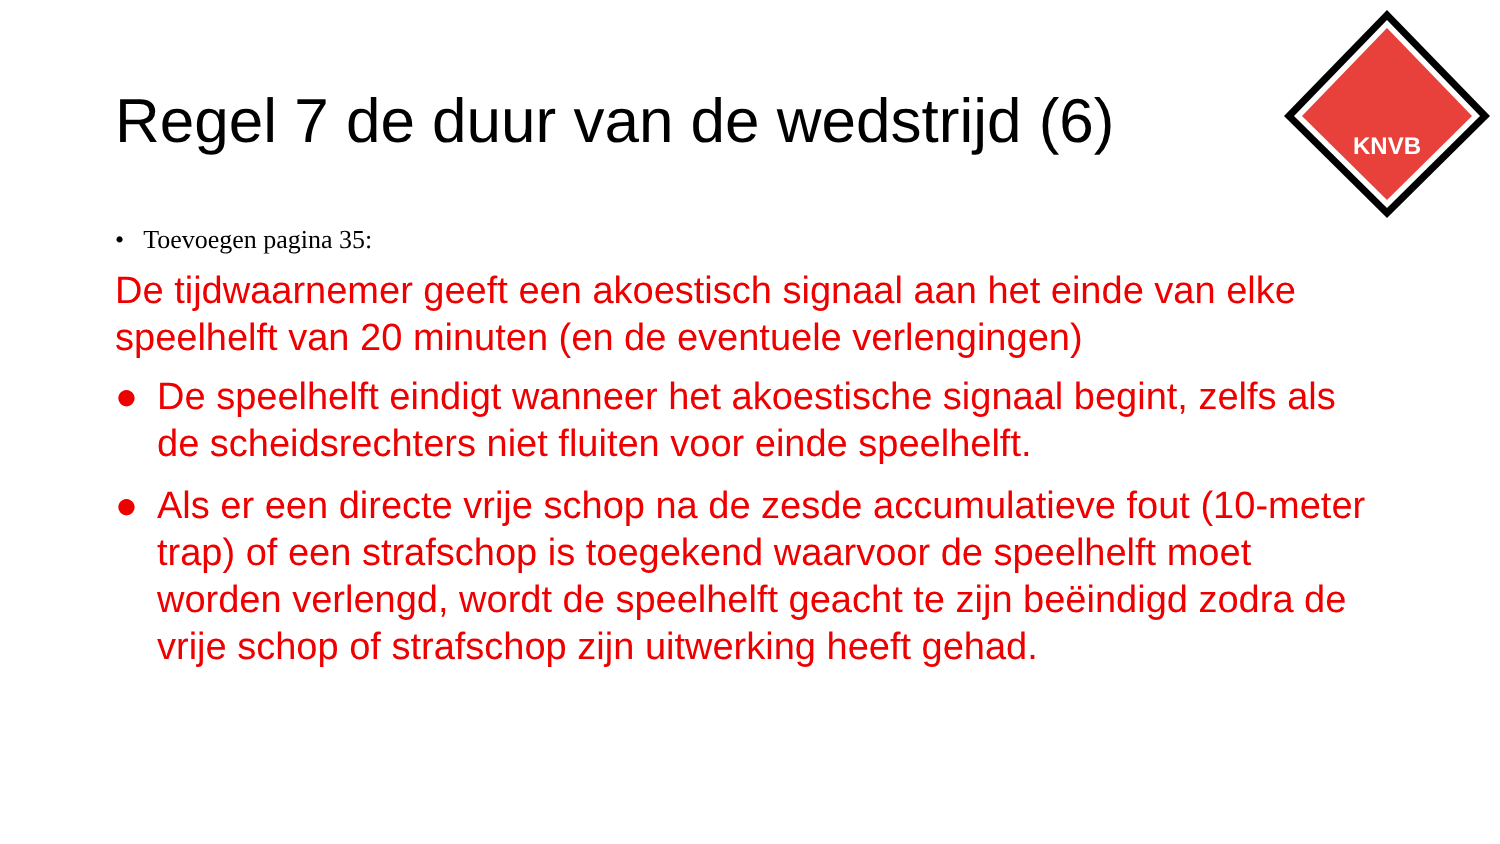KNVB
Regel 7 de duur van de wedstrijd (6)
• Toevoegen pagina 35:
De tijdwaarnemer geeft een akoestisch signaal aan het einde van elke speelhelft van 20 minuten (en de eventuele verlengingen)
● De speelhelft eindigt wanneer het akoestische signaal begint, zelfs als de scheidsrechters niet fluiten voor einde speelhelft.
● Als er een directe vrije schop na de zesde accumulatieve fout (10-meter trap) of een strafschop is toegekend waarvoor de speelhelft moet worden verlengd, wordt de speelhelft geacht te zijn beëindigd zodra de vrije schop of strafschop zijn uitwerking heeft gehad.